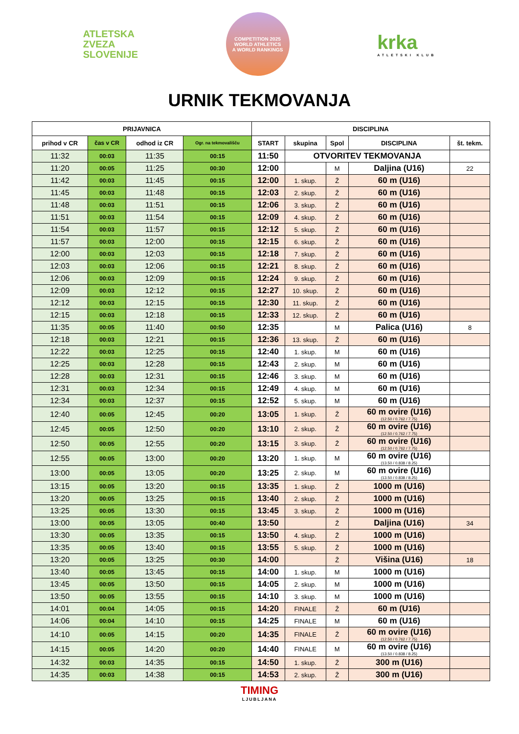ATLETSKA
ZVEZA
SLOVENIJE
COMPETITION 2025
WORLD ATHLETICS
A WORLD RANKINGS
krka
ATLETSKI KLUB
URNIK TEKMOVANJA
| PRIJAVNICA | | | | DISCIPLINA | | | | |
| --- | --- | --- | --- | --- | --- | --- | --- | --- |
| prihod v CR | čas v CR | odhod iz CR | Ogr. na tekmovališču | START | skupina | Spol | DISCIPLINA | št. tekm. |
| 11:32 | 00:03 | 11:35 | 00:15 | 11:50 | OTVORITEV TEKMOVANJA | | | |
| 11:20 | 00:05 | 11:25 | 00:30 | 12:00 | | M | Daljina (U16) | 22 |
| 11:42 | 00:03 | 11:45 | 00:15 | 12:00 | 1. skup. | Ž | 60 m (U16) | |
| 11:45 | 00:03 | 11:48 | 00:15 | 12:03 | 2. skup. | Ž | 60 m (U16) | |
| 11:48 | 00:03 | 11:51 | 00:15 | 12:06 | 3. skup. | Ž | 60 m (U16) | |
| 11:51 | 00:03 | 11:54 | 00:15 | 12:09 | 4. skup. | Ž | 60 m (U16) | |
| 11:54 | 00:03 | 11:57 | 00:15 | 12:12 | 5. skup. | Ž | 60 m (U16) | |
| 11:57 | 00:03 | 12:00 | 00:15 | 12:15 | 6. skup. | Ž | 60 m (U16) | |
| 12:00 | 00:03 | 12:03 | 00:15 | 12:18 | 7. skup. | Ž | 60 m (U16) | |
| 12:03 | 00:03 | 12:06 | 00:15 | 12:21 | 8. skup. | Ž | 60 m (U16) | |
| 12:06 | 00:03 | 12:09 | 00:15 | 12:24 | 9. skup. | Ž | 60 m (U16) | |
| 12:09 | 00:03 | 12:12 | 00:15 | 12:27 | 10. skup. | Ž | 60 m (U16) | |
| 12:12 | 00:03 | 12:15 | 00:15 | 12:30 | 11. skup. | Ž | 60 m (U16) | |
| 12:15 | 00:03 | 12:18 | 00:15 | 12:33 | 12. skup. | Ž | 60 m (U16) | |
| 11:35 | 00:05 | 11:40 | 00:50 | 12:35 | | M | Palica (U16) | 8 |
| 12:18 | 00:03 | 12:21 | 00:15 | 12:36 | 13. skup. | Ž | 60 m (U16) | |
| 12:22 | 00:03 | 12:25 | 00:15 | 12:40 | 1. skup. | M | 60 m (U16) | |
| 12:25 | 00:03 | 12:28 | 00:15 | 12:43 | 2. skup. | M | 60 m (U16) | |
| 12:28 | 00:03 | 12:31 | 00:15 | 12:46 | 3. skup. | M | 60 m (U16) | |
| 12:31 | 00:03 | 12:34 | 00:15 | 12:49 | 4. skup. | M | 60 m (U16) | |
| 12:34 | 00:03 | 12:37 | 00:15 | 12:52 | 5. skup. | M | 60 m (U16) | |
| 12:40 | 00:05 | 12:45 | 00:20 | 13:05 | 1. skup. | Ž | 60 m ovire (U16) (12.50 / 0.762 / 7.75) | |
| 12:45 | 00:05 | 12:50 | 00:20 | 13:10 | 2. skup. | Ž | 60 m ovire (U16) (12.50 / 0.762 / 7.75) | |
| 12:50 | 00:05 | 12:55 | 00:20 | 13:15 | 3. skup. | Ž | 60 m ovire (U16) (12.50 / 0.762 / 7.75) | |
| 12:55 | 00:05 | 13:00 | 00:20 | 13:20 | 1. skup. | M | 60 m ovire (U16) (13.50 / 0.838 / 8.25) | |
| 13:00 | 00:05 | 13:05 | 00:20 | 13:25 | 2. skup. | M | 60 m ovire (U16) (13.50 / 0.838 / 8.25) | |
| 13:15 | 00:05 | 13:20 | 00:15 | 13:35 | 1. skup. | Ž | 1000 m (U16) | |
| 13:20 | 00:05 | 13:25 | 00:15 | 13:40 | 2. skup. | Ž | 1000 m (U16) | |
| 13:25 | 00:05 | 13:30 | 00:15 | 13:45 | 3. skup. | Ž | 1000 m (U16) | |
| 13:00 | 00:05 | 13:05 | 00:40 | 13:50 | | Ž | Daljina (U16) | 34 |
| 13:30 | 00:05 | 13:35 | 00:15 | 13:50 | 4. skup. | Ž | 1000 m (U16) | |
| 13:35 | 00:05 | 13:40 | 00:15 | 13:55 | 5. skup. | Ž | 1000 m (U16) | |
| 13:20 | 00:05 | 13:25 | 00:30 | 14:00 | | Ž | Višina (U16) | 18 |
| 13:40 | 00:05 | 13:45 | 00:15 | 14:00 | 1. skup. | M | 1000 m (U16) | |
| 13:45 | 00:05 | 13:50 | 00:15 | 14:05 | 2. skup. | M | 1000 m (U16) | |
| 13:50 | 00:05 | 13:55 | 00:15 | 14:10 | 3. skup. | M | 1000 m (U16) | |
| 14:01 | 00:04 | 14:05 | 00:15 | 14:20 | FINALE | Ž | 60 m (U16) | |
| 14:06 | 00:04 | 14:10 | 00:15 | 14:25 | FINALE | M | 60 m (U16) | |
| 14:10 | 00:05 | 14:15 | 00:20 | 14:35 | FINALE | Ž | 60 m ovire (U16) (12.50 / 0.762 / 7.75) | |
| 14:15 | 00:05 | 14:20 | 00:20 | 14:40 | FINALE | M | 60 m ovire (U16) (13.50 / 0.838 / 8.25) | |
| 14:32 | 00:03 | 14:35 | 00:15 | 14:50 | 1. skup. | Ž | 300 m (U16) | |
| 14:35 | 00:03 | 14:38 | 00:15 | 14:53 | 2. skup. | Ž | 300 m (U16) | |
TIMING
LJUBLJANA